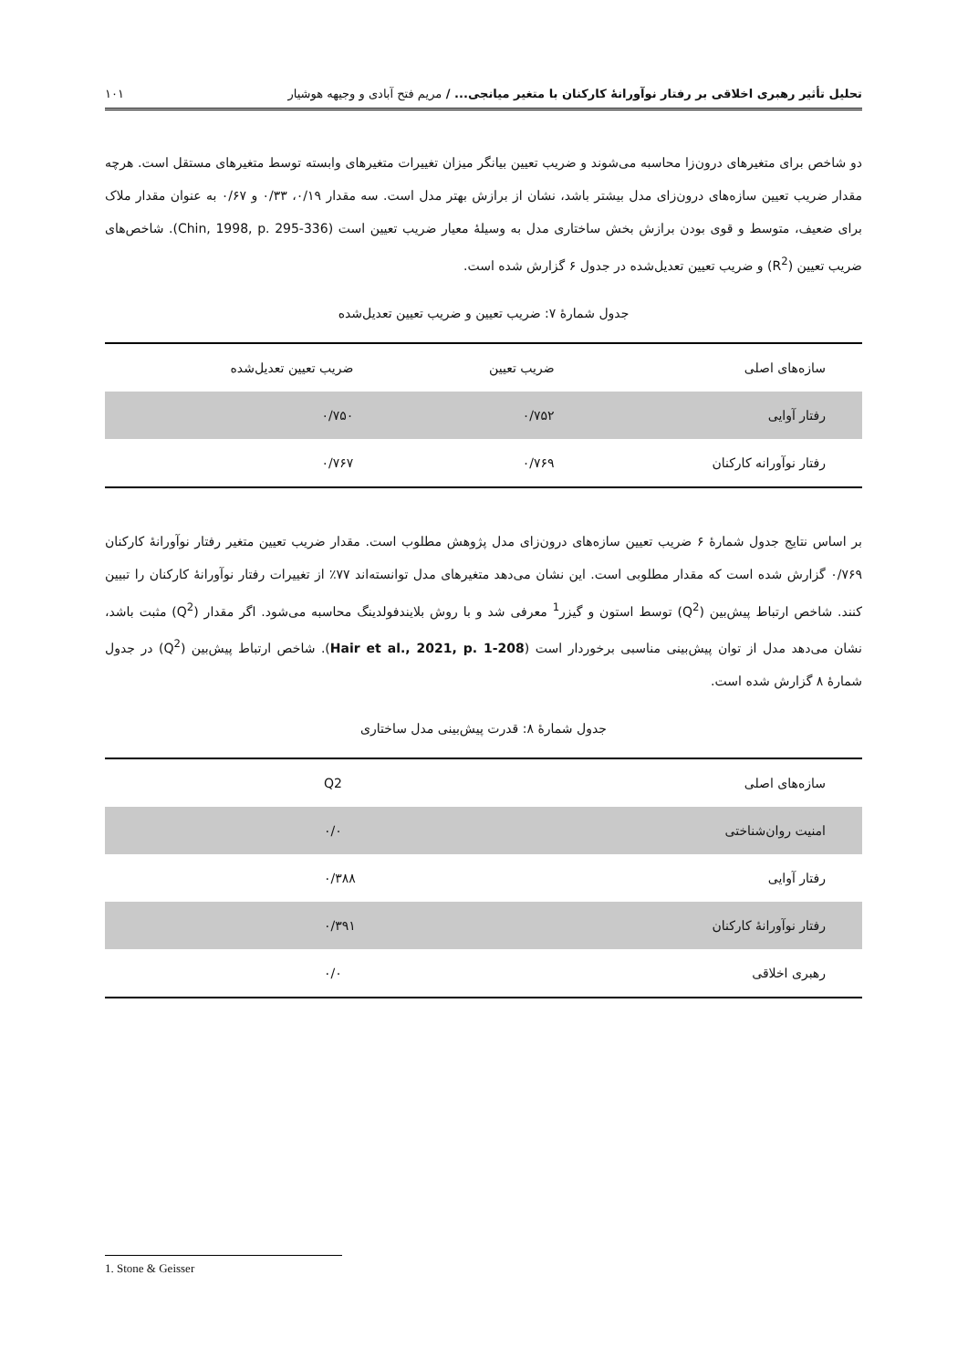تحلیل تأثیر رهبری اخلاقی بر رفتار نوآورانهٔ کارکنان با متغیر میانجی... / مریم فتح آبادی و وجیهه هوشیار ۱۰۱
دو شاخص برای متغیرهای درون‌زا محاسبه می‌شوند و ضریب تعیین بیانگر میزان تغییرات متغیرهای وابسته توسط متغیرهای مستقل است. هرچه مقدار ضریب تعیین سازه‌های درون‌زای مدل بیشتر باشد، نشان از برازش بهتر مدل است. سه مقدار ۰/۱۹، ۰/۳۳ و ۰/۶۷ به عنوان مقدار ملاک برای ضعیف، متوسط و قوی بودن برازش بخش ساختاری مدل به وسیلهٔ معیار ضریب تعیین است (Chin, 1998, p. 295-336). شاخص‌های ضریب تعیین (R<sup>2</sup>) و ضریب تعیین تعدیل‌شده در جدول ۶ گزارش شده است.
جدول شمارهٔ ۷: ضریب تعیین و ضریب تعیین تعدیل‌شده
| سازه‌های اصلی | ضریب تعیین | ضریب تعیین تعدیل‌شده |
| --- | --- | --- |
| رفتار آوایی | ۰/۷۵۲ | ۰/۷۵۰ |
| رفتار نوآورانه کارکنان | ۰/۷۶۹ | ۰/۷۶۷ |
بر اساس نتایج جدول شمارهٔ ۶ ضریب تعیین سازه‌های درون‌زای مدل پژوهش مطلوب است. مقدار ضریب تعیین متغیر رفتار نوآورانهٔ کارکنان ۰/۷۶۹ گزارش شده است که مقدار مطلوبی است. این نشان می‌دهد متغیرهای مدل توانسته‌اند ۷۷٪ از تغییرات رفتار نوآورانهٔ کارکنان را تبیین کنند. شاخص ارتباط پیش‌بین (Q<sup>2</sup>) توسط استون و گیزر<sup>1</sup> معرفی شد و با روش بلایندفولدینگ محاسبه می‌شود. اگر مقدار (Q<sup>2</sup>) مثبت باشد، نشان می‌دهد مدل از توان پیش‌بینی مناسبی برخوردار است (Hair et al., 2021, p. 1-208). شاخص ارتباط پیش‌بین (Q<sup>2</sup>) در جدول شمارهٔ ۸ گزارش شده است.
جدول شمارهٔ ۸: قدرت پیش‌بینی مدل ساختاری
| سازه‌های اصلی | Q2 |
| --- | --- |
| امنیت روان‌شناختی | ۰/۰ |
| رفتار آوایی | ۰/۳۸۸ |
| رفتار نوآورانهٔ کارکنان | ۰/۳۹۱ |
| رهبری اخلاقی | ۰/۰ |
1. Stone & Geisser